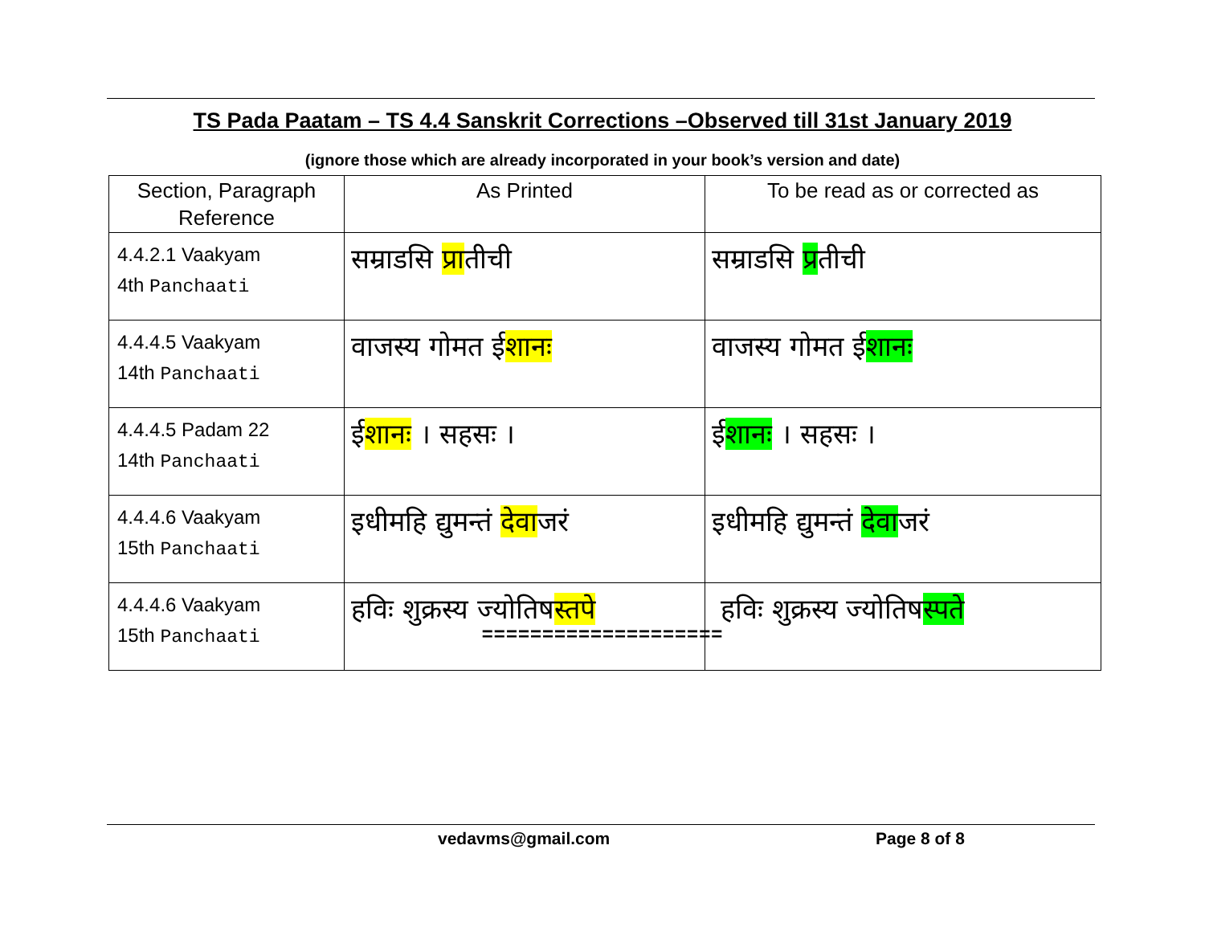TS Pada Paatam – TS 4.4 Sanskrit Corrections –Observed till 31st January 2019
(ignore those which are already incorporated in your book’s version and date)
| Section, Paragraph Reference | As Printed | To be read as or corrected as |
| --- | --- | --- |
| 4.4.2.1 Vaakyam 4th Panchaati | सम्राडसि प्रा तीची | सम्राडसि प्र तीची |
| 4.4.4.5 Vaakyam 14th Panchaati | वाजस्य गोमत ई शानः | वाजस्य गोमत ई शानः |
| 4.4.4.5 Padam 22 14th Panchaati | ई शानः । सहसः । | ई शानः । सहसः । |
| 4.4.4.6 Vaakyam 15th Panchaati | इधीमहि द्युमन्तं देवा जरं | इधीमहि द्युमन्तं देवा जरं |
| 4.4.4.6 Vaakyam 15th Panchaati | हविः शुक्रस्य ज्योतिष स्तपे | हविः शुक्रस्य ज्योतिष स्पते |
====================
vedavms@gmail.com Page 8 of 8